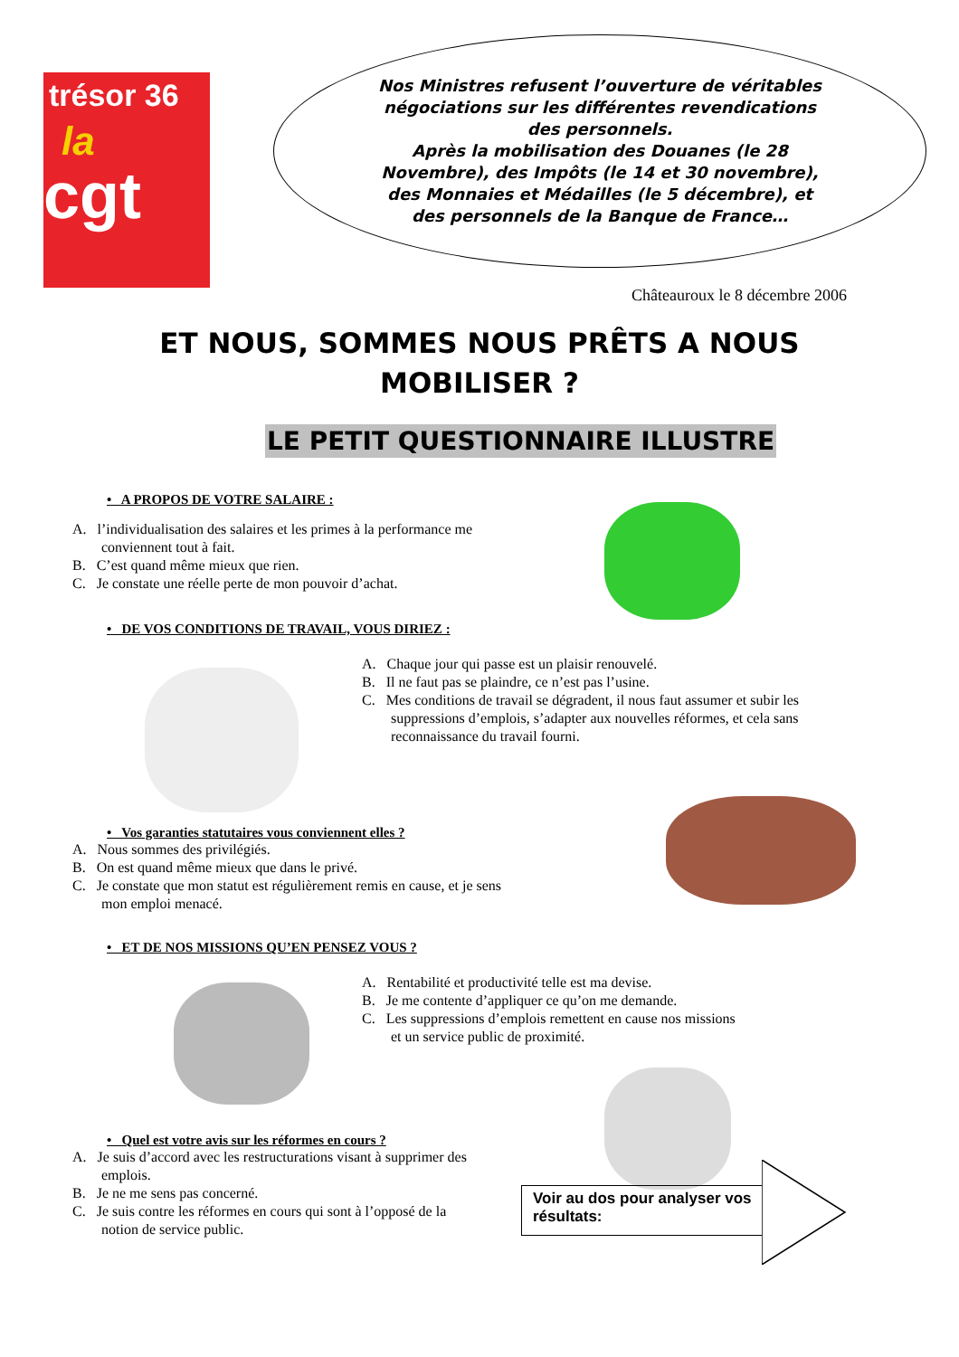trésor 36
la
cgt
Nos Ministres refusent l’ouverture de véritables
négociations sur les différentes revendications
des personnels.
Après la mobilisation des Douanes (le 28
Novembre), des Impôts (le 14 et 30 novembre),
des Monnaies et Médailles (le 5 décembre), et
des personnels de la Banque de France…
Châteauroux le 8 décembre 2006
ET NOUS, SOMMES NOUS PRÊTS A NOUS MOBILISER ?
LE PETIT QUESTIONNAIRE ILLUSTRE
• A PROPOS DE VOTRE SALAIRE :
A. l’individualisation des salaires et les primes à la performance me conviennent tout à fait.
B. C’est quand même mieux que rien.
C. Je constate une réelle perte de mon pouvoir d’achat.
• DE VOS CONDITIONS DE TRAVAIL, VOUS DIRIEZ :
A. Chaque jour qui passe est un plaisir renouvelé.
B. Il ne faut pas se plaindre, ce n’est pas l’usine.
C. Mes conditions de travail se dégradent, il nous faut assumer et subir les suppressions d’emplois, s’adapter aux nouvelles réformes, et cela sans reconnaissance du travail fourni.
• Vos garanties statutaires vous conviennent elles ?
A. Nous sommes des privilégiés.
B. On est quand même mieux que dans le privé.
C. Je constate que mon statut est régulièrement remis en cause, et je sens mon emploi menacé.
• ET DE NOS MISSIONS QU’EN PENSEZ VOUS ?
A. Rentabilité et productivité telle est ma devise.
B. Je me contente d’appliquer ce qu’on me demande.
C. Les suppressions d’emplois remettent en cause nos missions et un service public de proximité.
• Quel est votre avis sur les réformes en cours ?
A. Je suis d’accord avec les restructurations visant à supprimer des emplois.
B. Je ne me sens pas concerné.
C. Je suis contre les réformes en cours qui sont à l’opposé de la notion de service public.
Voir au dos pour analyser vos résultats: